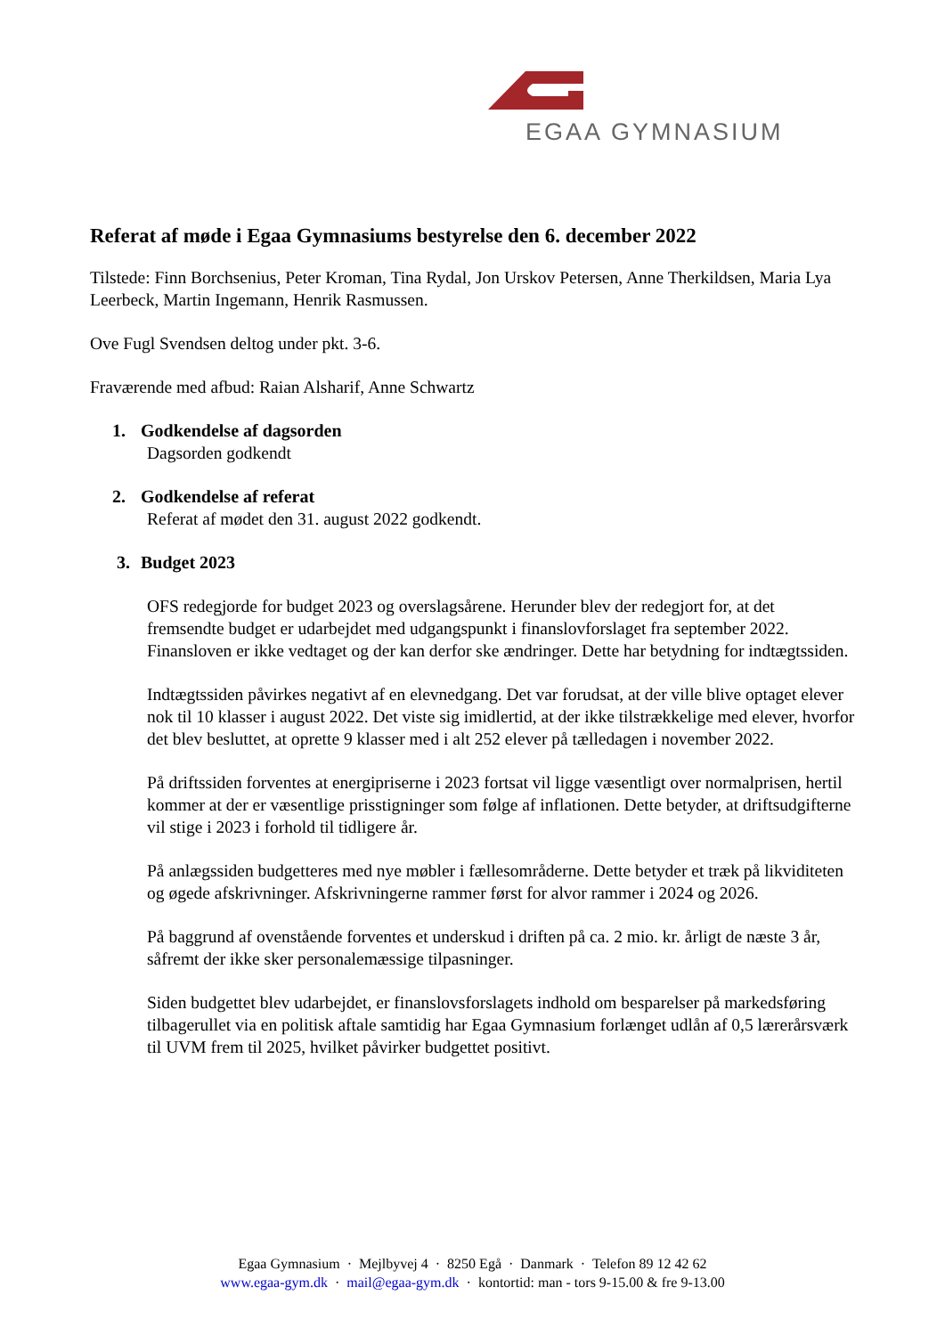EGAA GYMNASIUM
Referat af møde i Egaa Gymnasiums bestyrelse den 6. december 2022
Tilstede: Finn Borchsenius, Peter Kroman, Tina Rydal, Jon Urskov Petersen, Anne Therkildsen, Maria Lya Leerbeck, Martin Ingemann, Henrik Rasmussen.
Ove Fugl Svendsen deltog under pkt. 3-6.
Fraværende med afbud: Raian Alsharif, Anne Schwartz
1. Godkendelse af dagsorden
Dagsorden godkendt
2. Godkendelse af referat
Referat af mødet den 31. august 2022 godkendt.
3. Budget 2023
OFS redegjorde for budget 2023 og overslagsårene. Herunder blev der redegjort for, at det fremsendte budget er udarbejdet med udgangspunkt i finanslovforslaget fra september 2022. Finansloven er ikke vedtaget og der kan derfor ske ændringer. Dette har betydning for indtægtssiden.
Indtægtssiden påvirkes negativt af en elevnedgang. Det var forudsat, at der ville blive optaget elever nok til 10 klasser i august 2022. Det viste sig imidlertid, at der ikke tilstrækkelige med elever, hvorfor det blev besluttet, at oprette 9 klasser med i alt 252 elever på tælledagen i november 2022.
På driftssiden forventes at energipriserne i 2023 fortsat vil ligge væsentligt over normalprisen, hertil kommer at der er væsentlige prisstigninger som følge af inflationen. Dette betyder, at driftsudgifterne vil stige i 2023 i forhold til tidligere år.
På anlægssiden budgetteres med nye møbler i fællesområderne. Dette betyder et træk på likviditeten og øgede afskrivninger. Afskrivningerne rammer først for alvor rammer i 2024 og 2026.
På baggrund af ovenstående forventes et underskud i driften på ca. 2 mio. kr. årligt de næste 3 år, såfremt der ikke sker personalemæssige tilpasninger.
Siden budgettet blev udarbejdet, er finanslovsforslagets indhold om besparelser på markedsføring tilbagerullet via en politisk aftale samtidig har Egaa Gymnasium forlænget udlån af 0,5 lærerårsværk til UVM frem til 2025, hvilket påvirker budgettet positivt.
Egaa Gymnasium · Mejlbyvej 4 · 8250 Egå · Danmark · Telefon 89 12 42 62
www.egaa-gym.dk · mail@egaa-gym.dk · kontortid: man - tors 9-15.00 & fre 9-13.00